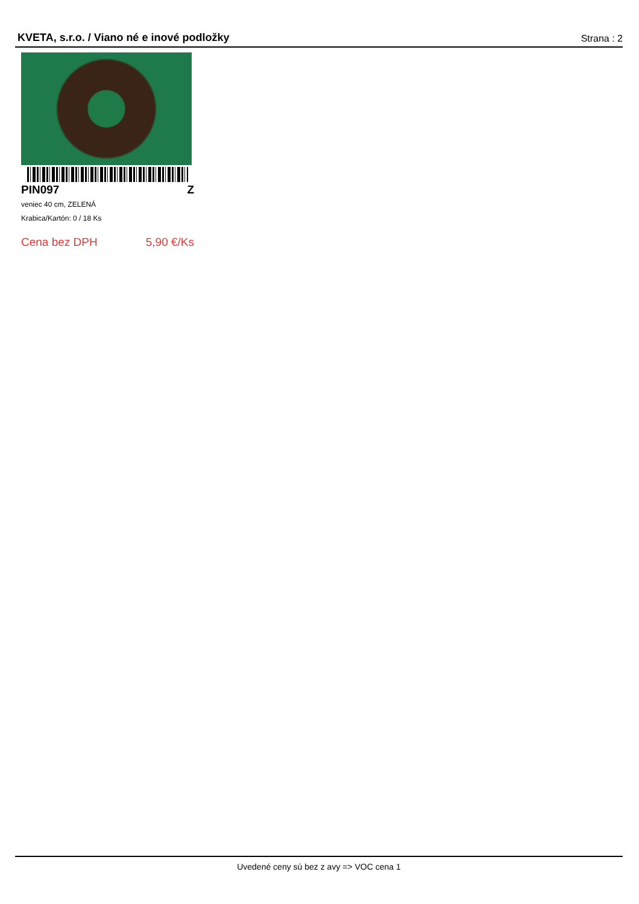KVETA, s.r.o. / Viano né e inové podložky Strana : 2
PIN097 Z
veniec 40 cm, ZELENÁ
Krabica/Kartón: 0 / 18 Ks
Cena bez DPH 5,90 €/Ks
Uvedené ceny sú bez z avy => VOC cena 1